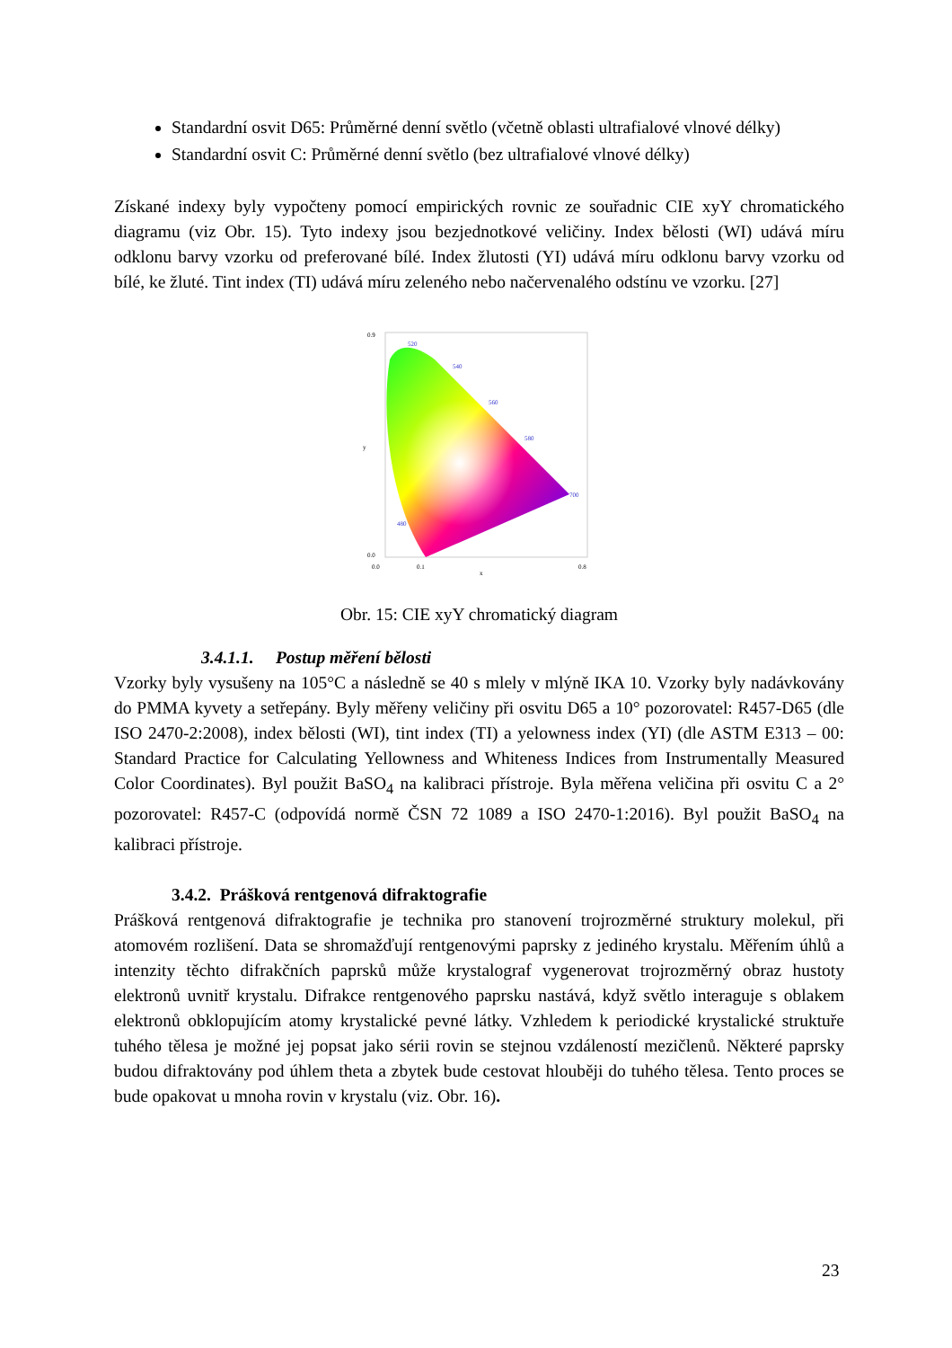Standardní osvit D65: Průměrné denní světlo (včetně oblasti ultrafialové vlnové délky)
Standardní osvit C: Průměrné denní světlo (bez ultrafialové vlnové délky)
Získané indexy byly vypočteny pomocí empirických rovnic ze souřadnic CIE xyY chromatického diagramu (viz Obr. 15). Tyto indexy jsou bezjednotkové veličiny. Index bělosti (WI) udává míru odklonu barvy vzorku od preferované bílé. Index žlutosti (YI) udává míru odklonu barvy vzorku od bílé, ke žluté. Tint index (TI) udává míru zeleného nebo načervenalého odstínu ve vzorku. [27]
0.9
0.0
0.0
0.1
0.8
x
y
520
540
560
580
700
480
Obr. 15: CIE xyY chromatický diagram
3.4.1.1. Postup měření bělosti
Vzorky byly vysušeny na 105°C a následně se 40 s mlely v mlýně IKA 10. Vzorky byly nadávkovány do PMMA kyvety a setřepány. Byly měřeny veličiny při osvitu D65 a 10° pozorovatel: R457-D65 (dle ISO 2470-2:2008), index bělosti (WI), tint index (TI) a yelowness index (YI) (dle ASTM E313 – 00: Standard Practice for Calculating Yellowness and Whiteness Indices from Instrumentally Measured Color Coordinates). Byl použit BaSO<sub>4</sub> na kalibraci přístroje. Byla měřena veličina při osvitu C a 2° pozorovatel: R457-C (odpovídá normě ČSN 72 1089 a ISO 2470-1:2016). Byl použit BaSO<sub>4</sub> na kalibraci přístroje.
3.4.2. Prášková rentgenová difraktografie
Prášková rentgenová difraktografie je technika pro stanovení trojrozměrné struktury molekul, při atomovém rozlišení. Data se shromažďují rentgenovými paprsky z jediného krystalu. Měřením úhlů a intenzity těchto difrakčních paprsků může krystalograf vygenerovat trojrozměrný obraz hustoty elektronů uvnitř krystalu. Difrakce rentgenového paprsku nastává, když světlo interaguje s oblakem elektronů obklopujícím atomy krystalické pevné látky. Vzhledem k periodické krystalické struktuře tuhého tělesa je možné jej popsat jako sérii rovin se stejnou vzdáleností mezičlenů. Některé paprsky budou difraktovány pod úhlem theta a zbytek bude cestovat hlouběji do tuhého tělesa. Tento proces se bude opakovat u mnoha rovin v krystalu (viz. Obr. 16).
23